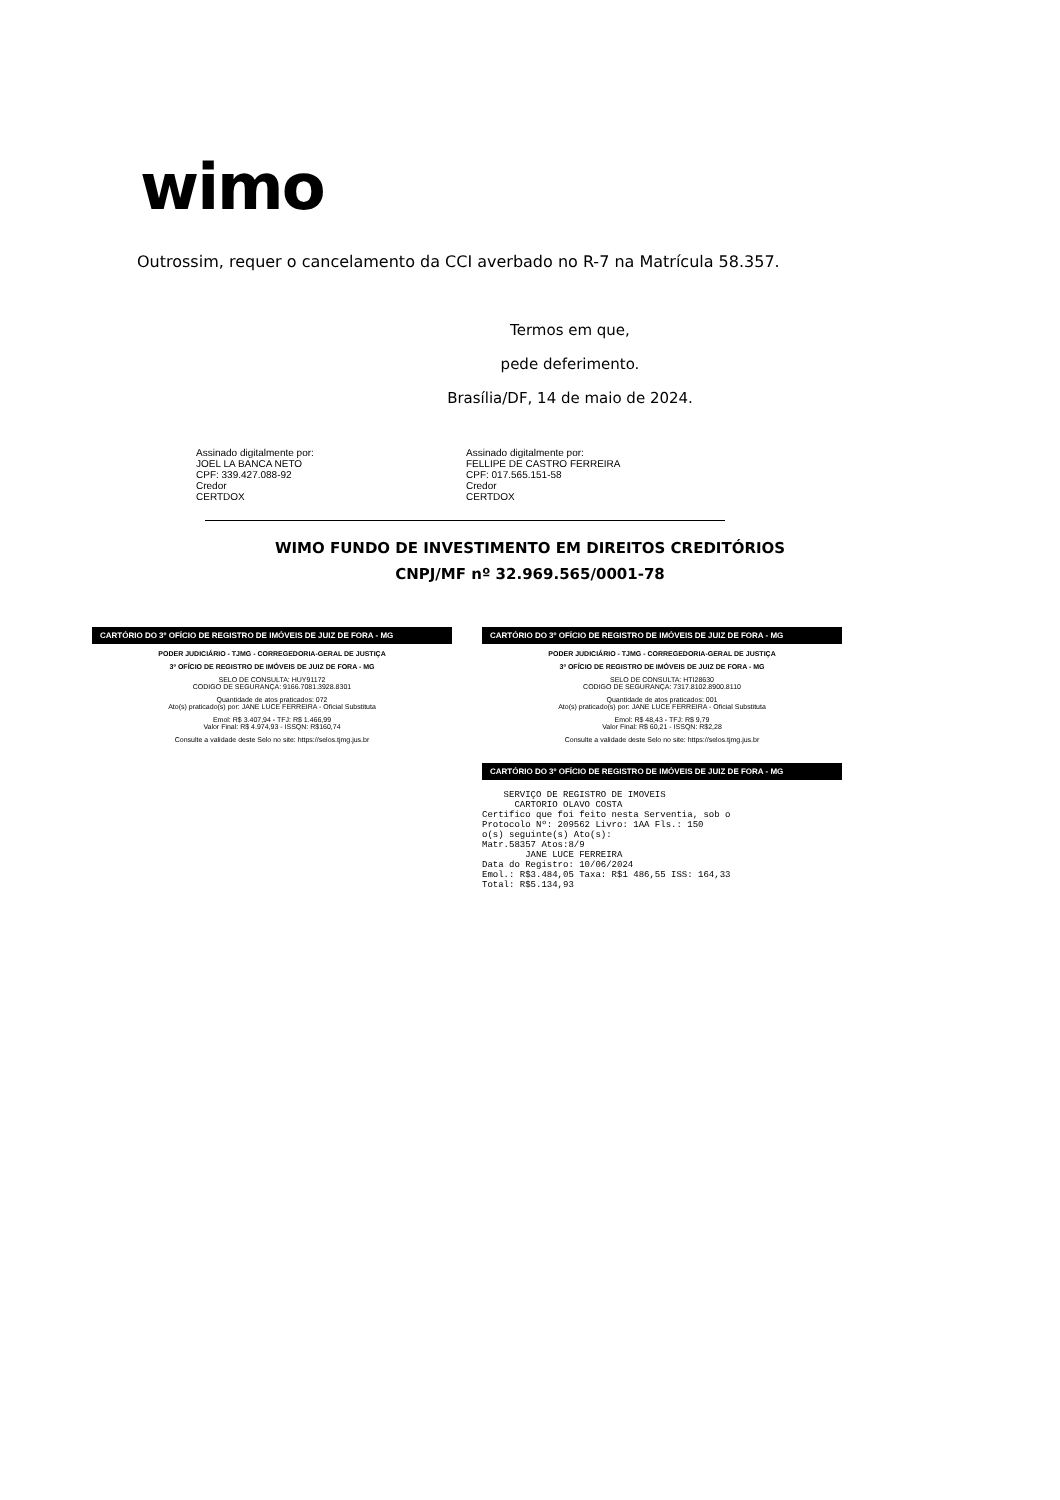wimo
Outrossim, requer o cancelamento da CCI averbado no R-7 na Matrícula 58.357.
Termos em que,
pede deferimento.
Brasília/DF, 14 de maio de 2024.
Assinado digitalmente por:
JOEL LA BANCA NETO
CPF: 339.427.088-92
Credor
CERTDOX
Assinado digitalmente por:
FELLIPE DE CASTRO FERREIRA
CPF: 017.565.151-58
Credor
CERTDOX
WIMO FUNDO DE INVESTIMENTO EM DIREITOS CREDITÓRIOS
CNPJ/MF nº 32.969.565/0001-78
CARTÓRIO DO 3º OFÍCIO DE REGISTRO DE IMÓVEIS DE JUIZ DE FORA - MG
PODER JUDICIÁRIO - TJMG - CORREGEDORIA-GERAL DE JUSTIÇA
3º OFÍCIO DE REGISTRO DE IMÓVEIS DE JUIZ DE FORA - MG
SELO DE CONSULTA: HUY91172
CODIGO DE SEGURANÇA: 9166.7081.3928.8301
Quantidade de atos praticados: 072
Ato(s) praticado(s) por: JANE LUCE FERREIRA - Oficial Substituta
Emol: R$ 3.407,94 - TFJ: R$ 1.466,99
Valor Final: R$ 4.974,93 - ISSQN: R$160,74
Consulte a validade deste Selo no site: https://selos.tjmg.jus.br
CARTÓRIO DO 3º OFÍCIO DE REGISTRO DE IMÓVEIS DE JUIZ DE FORA - MG
PODER JUDICIÁRIO - TJMG - CORREGEDORIA-GERAL DE JUSTIÇA
3º OFÍCIO DE REGISTRO DE IMÓVEIS DE JUIZ DE FORA - MG
SELO DE CONSULTA: HTI28630
CODIGO DE SEGURANÇA: 7317.8102.8900.8110
Quantidade de atos praticados: 001
Ato(s) praticado(s) por: JANE LUCE FERREIRA - Oficial Substituta
Emol: R$ 48,43 - TFJ: R$ 9,79
Valor Final: R$ 60,21 - ISSQN: R$2,28
Consulte a validade deste Selo no site: https://selos.tjmg.jus.br
CARTÓRIO DO 3º OFÍCIO DE REGISTRO DE IMÓVEIS DE JUIZ DE FORA - MG
SERVIÇO DE REGISTRO DE IMOVEIS CARTORIO OLAVO COSTA Certifico que foi feito nesta Serventia, sob o Protocolo Nº: 209562 Livro: 1AA Fls.: 150 o(s) seguinte(s) Ato(s): Matr.58357 Atos:8/9 JANE LUCE FERREIRA Data do Registro: 10/06/2024 Emol.: R$3.484,05 Taxa: R$1 486,55 ISS: 164,33 Total: R$5.134,93